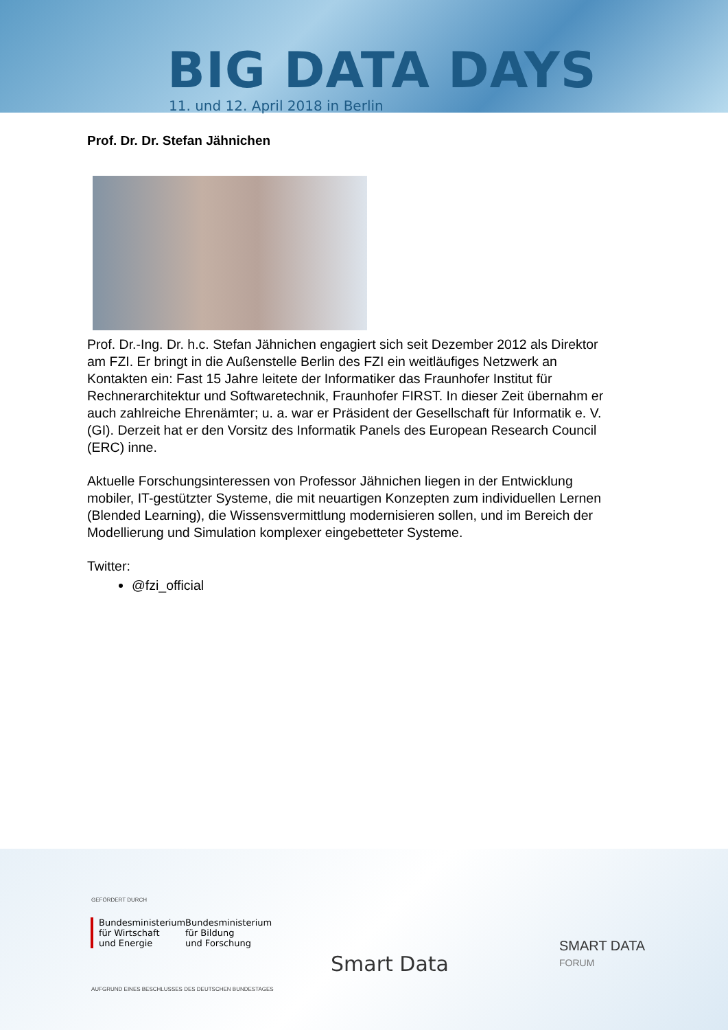BIG DATA DAYS
11. und 12. April 2018 in Berlin
Prof. Dr. Dr. Stefan Jähnichen
Prof. Dr.-Ing. Dr. h.c. Stefan Jähnichen engagiert sich seit Dezember 2012 als Direktor am FZI. Er bringt in die Außenstelle Berlin des FZI ein weitläufiges Netzwerk an Kontakten ein: Fast 15 Jahre leitete der Informatiker das Fraunhofer Institut für Rechnerarchitektur und Softwaretechnik, Fraunhofer FIRST. In dieser Zeit übernahm er auch zahlreiche Ehrenämter; u. a. war er Präsident der Gesellschaft für Informatik e. V. (GI). Derzeit hat er den Vorsitz des Informatik Panels des European Research Council (ERC) inne.
Aktuelle Forschungsinteressen von Professor Jähnichen liegen in der Entwicklung mobiler, IT-gestützter Systeme, die mit neuartigen Konzepten zum individuellen Lernen (Blended Learning), die Wissensvermittlung modernisieren sollen, und im Bereich der Modellierung und Simulation komplexer eingebetteter Systeme.
Twitter:
@fzi_official
GEFÖRDERT DURCH
Bundesministerium
für Wirtschaft
und Energie
Bundesministerium
für Bildung
und Forschung
AUFGRUND EINES BESCHLUSSES DES DEUTSCHEN BUNDESTAGES
Smart Data
SMART DATA
FORUM